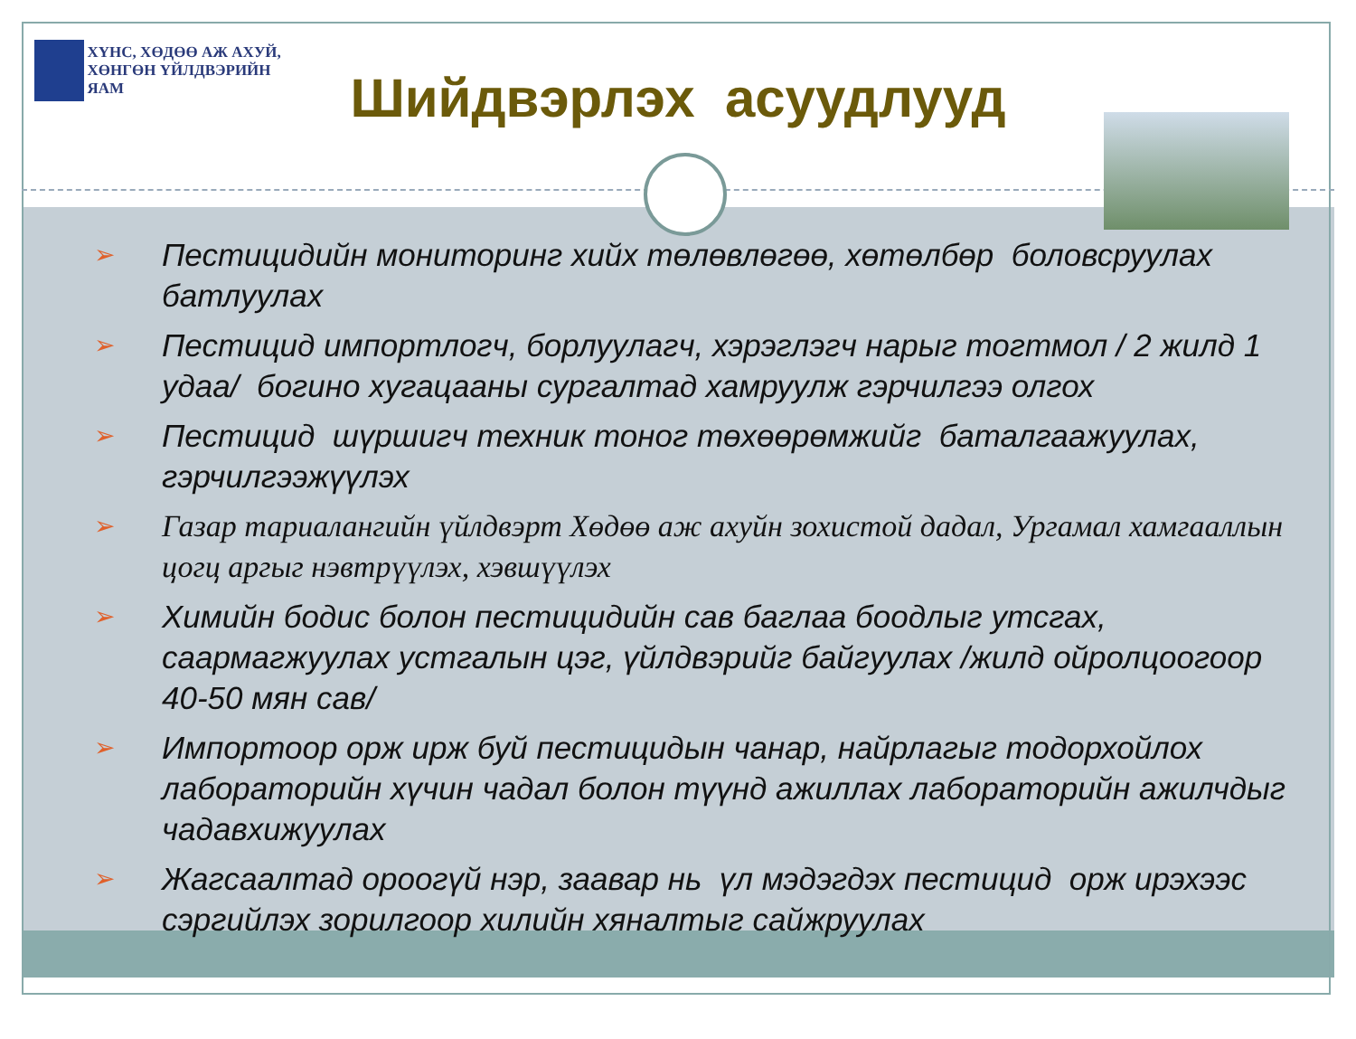ХҮНС, ХӨДӨӨ АЖ АХУЙ,
ХӨНГӨН ҮЙЛДВЭРИЙН ЯАМ
Шийдвэрлэх асуудлууд
➢ Пестицидийн мониторинг хийх төлөвлөгөө, хөтөлбөр боловсруулах батлуулах
➢ Пестицид импортлогч, борлуулагч, хэрэглэгч нарыг тогтмол / 2 жилд 1 удаа/ богино хугацааны сургалтад хамруулж гэрчилгээ олгох
➢ Пестицид шүршигч техник тоног төхөөрөмжийг баталгаажуулах, гэрчилгээжүүлэх
➢ Газар тариалангийн үйлдвэрт Хөдөө аж ахуйн зохистой дадал, Ургамал хамгааллын цогц аргыг нэвтрүүлэх, хэвшүүлэх
➢ Химийн бодис болон пестицидийн сав баглаа боодлыг утсгах, саармагжуулах устгалын цэг, үйлдвэрийг байгуулах /жилд ойролцоогоор 40-50 мян сав/
➢ Импортоор орж ирж буй пестицидын чанар, найрлагыг тодорхойлох лабораторийн хүчин чадал болон түүнд ажиллах лабораторийн ажилчдыг чадавхижуулах
➢ Жагсаалтад ороогүй нэр, заавар нь үл мэдэгдэх пестицид орж ирэхээс сэргийлэх зорилгоор хилийн хяналтыг сайжруулах